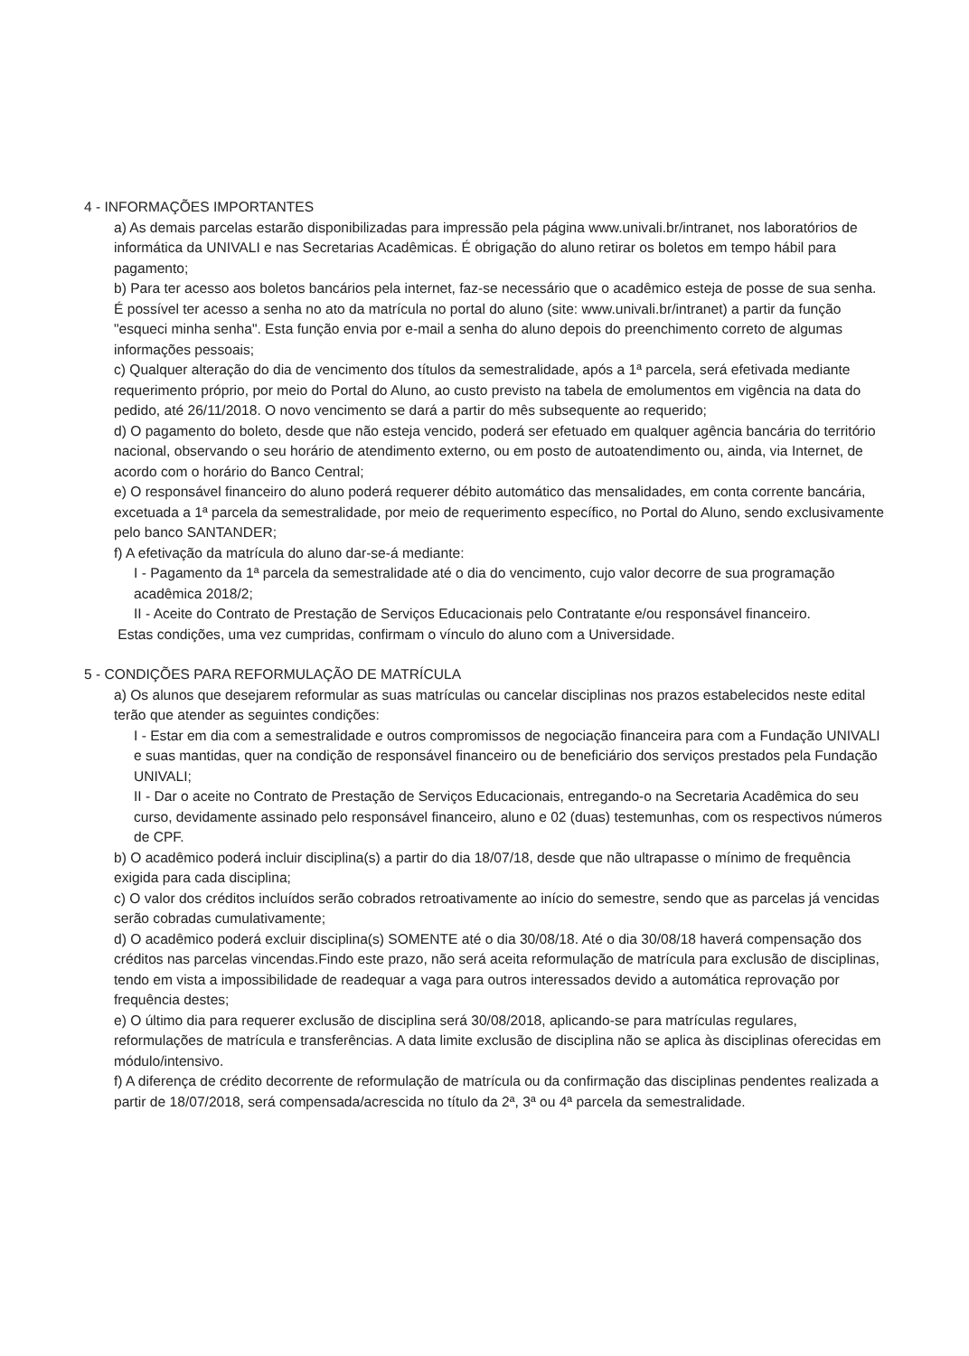4 - INFORMAÇÕES IMPORTANTES
a) As demais parcelas estarão disponibilizadas para impressão pela página www.univali.br/intranet, nos laboratórios de informática da UNIVALI e nas Secretarias Acadêmicas. É obrigação do aluno retirar os boletos em tempo hábil para pagamento;
b) Para ter acesso aos boletos bancários pela internet, faz-se necessário que o acadêmico esteja de posse de sua senha. É possível ter acesso a senha no ato da matrícula no portal do aluno (site: www.univali.br/intranet) a partir da função "esqueci minha senha". Esta função envia por e-mail a senha do aluno depois do preenchimento correto de algumas informações pessoais;
c) Qualquer alteração do dia de vencimento dos títulos da semestralidade, após a 1ª parcela, será efetivada mediante requerimento próprio, por meio do Portal do Aluno, ao custo previsto na tabela de emolumentos em vigência na data do pedido, até 26/11/2018. O novo vencimento se dará a partir do mês subsequente ao requerido;
d) O pagamento do boleto, desde que não esteja vencido, poderá ser efetuado em qualquer agência bancária do território nacional, observando o seu horário de atendimento externo, ou em posto de autoatendimento ou, ainda, via Internet, de acordo com o horário do Banco Central;
e) O responsável financeiro do aluno poderá requerer débito automático das mensalidades, em conta corrente bancária, excetuada a 1ª parcela da semestralidade, por meio de requerimento específico, no Portal do Aluno, sendo exclusivamente pelo banco SANTANDER;
f) A efetivação da matrícula do aluno dar-se-á mediante:
I - Pagamento da 1ª parcela da semestralidade até o dia do vencimento, cujo valor decorre de sua programação acadêmica 2018/2;
II - Aceite do Contrato de Prestação de Serviços Educacionais pelo Contratante e/ou responsável financeiro.
Estas condições, uma vez cumpridas, confirmam o vínculo do aluno com a Universidade.
5 - CONDIÇÕES PARA REFORMULAÇÃO DE MATRÍCULA
a) Os alunos que desejarem reformular as suas matrículas ou cancelar disciplinas nos prazos estabelecidos neste edital terão que atender as seguintes condições:
I - Estar em dia com a semestralidade e outros compromissos de negociação financeira para com a Fundação UNIVALI e suas mantidas, quer na condição de responsável financeiro ou de beneficiário dos serviços prestados pela Fundação UNIVALI;
II - Dar o aceite no Contrato de Prestação de Serviços Educacionais, entregando-o na Secretaria Acadêmica do seu curso, devidamente assinado pelo responsável financeiro, aluno e 02 (duas) testemunhas, com os respectivos números de CPF.
b) O acadêmico poderá incluir disciplina(s) a partir do dia 18/07/18, desde que não ultrapasse o mínimo de frequência exigida para cada disciplina;
c) O valor dos créditos incluídos serão cobrados retroativamente ao início do semestre, sendo que as parcelas já vencidas serão cobradas cumulativamente;
d) O acadêmico poderá excluir disciplina(s) SOMENTE até o dia 30/08/18. Até o dia 30/08/18 haverá compensação dos créditos nas parcelas vincendas.Findo este prazo, não será aceita reformulação de matrícula para exclusão de disciplinas, tendo em vista a impossibilidade de readequar a vaga para outros interessados devido a automática reprovação por frequência destes;
e) O último dia para requerer exclusão de disciplina será 30/08/2018, aplicando-se para matrículas regulares, reformulações de matrícula e transferências. A data limite exclusão de disciplina não se aplica às disciplinas oferecidas em módulo/intensivo.
f) A diferença de crédito decorrente de reformulação de matrícula ou da confirmação das disciplinas pendentes realizada a partir de 18/07/2018, será compensada/acrescida no título da 2ª, 3ª ou 4ª parcela da semestralidade.